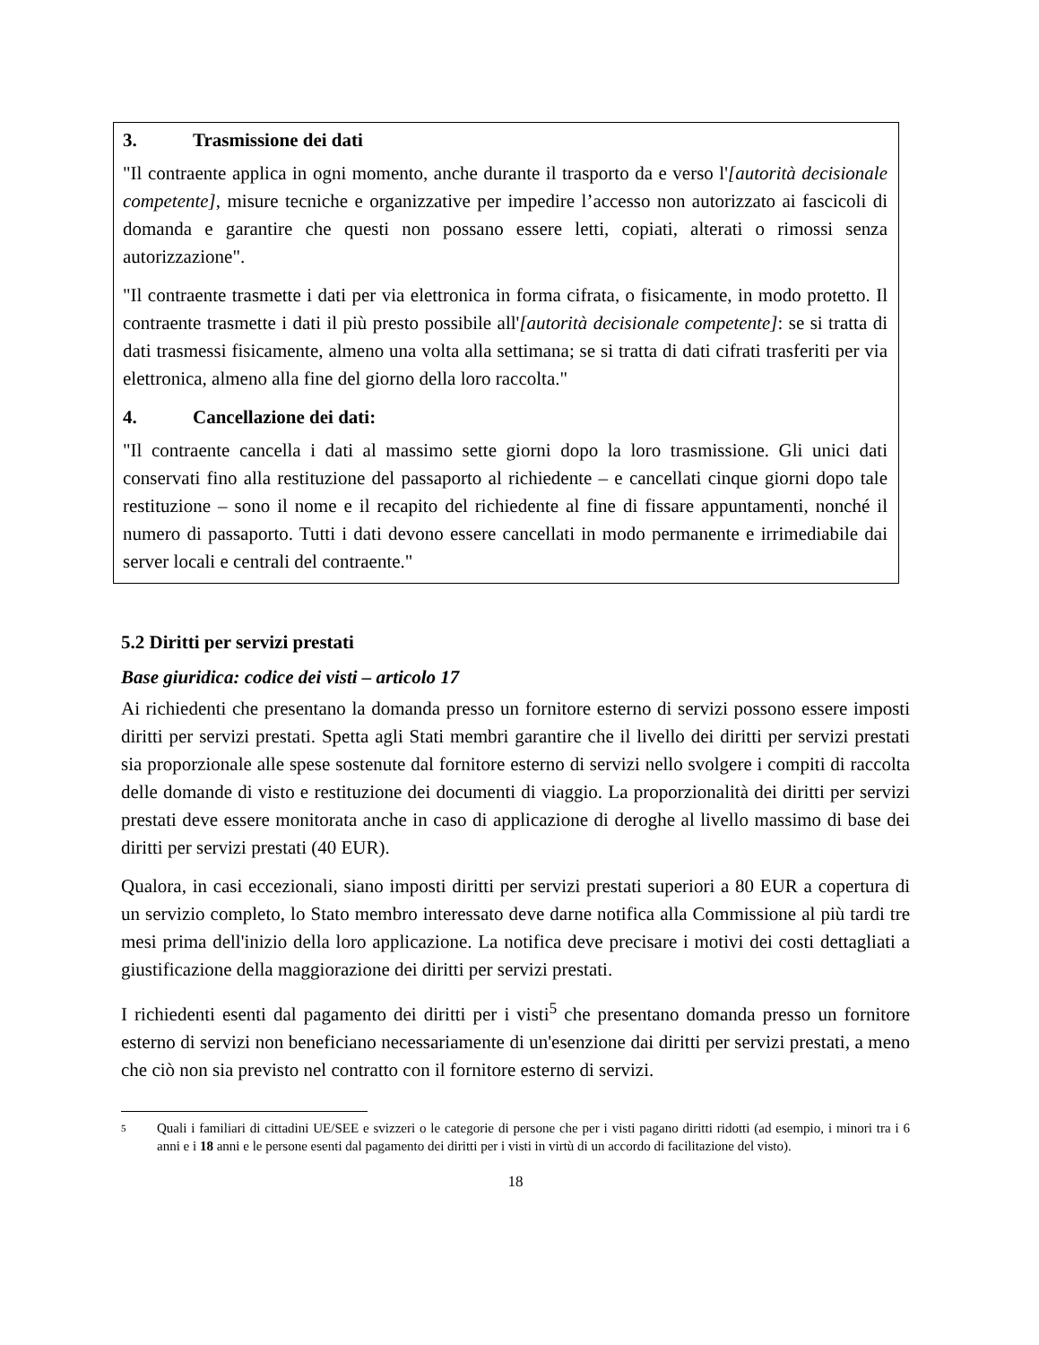3. Trasmissione dei dati
"Il contraente applica in ogni momento, anche durante il trasporto da e verso l'[autorità decisionale competente], misure tecniche e organizzative per impedire l’accesso non autorizzato ai fascicoli di domanda e garantire che questi non possano essere letti, copiati, alterati o rimossi senza autorizzazione".
"Il contraente trasmette i dati per via elettronica in forma cifrata, o fisicamente, in modo protetto. Il contraente trasmette i dati il più presto possibile all'[autorità decisionale competente]: se si tratta di dati trasmessi fisicamente, almeno una volta alla settimana; se si tratta di dati cifrati trasferiti per via elettronica, almeno alla fine del giorno della loro raccolta."
4. Cancellazione dei dati:
"Il contraente cancella i dati al massimo sette giorni dopo la loro trasmissione. Gli unici dati conservati fino alla restituzione del passaporto al richiedente – e cancellati cinque giorni dopo tale restituzione – sono il nome e il recapito del richiedente al fine di fissare appuntamenti, nonché il numero di passaporto. Tutti i dati devono essere cancellati in modo permanente e irrimediabile dai server locali e centrali del contraente."
5.2 Diritti per servizi prestati
Base giuridica: codice dei visti – articolo 17
Ai richiedenti che presentano la domanda presso un fornitore esterno di servizi possono essere imposti diritti per servizi prestati. Spetta agli Stati membri garantire che il livello dei diritti per servizi prestati sia proporzionale alle spese sostenute dal fornitore esterno di servizi nello svolgere i compiti di raccolta delle domande di visto e restituzione dei documenti di viaggio. La proporzionalità dei diritti per servizi prestati deve essere monitorata anche in caso di applicazione di deroghe al livello massimo di base dei diritti per servizi prestati (40 EUR).
Qualora, in casi eccezionali, siano imposti diritti per servizi prestati superiori a 80 EUR a copertura di un servizio completo, lo Stato membro interessato deve darne notifica alla Commissione al più tardi tre mesi prima dell'inizio della loro applicazione. La notifica deve precisare i motivi dei costi dettagliati a giustificazione della maggiorazione dei diritti per servizi prestati.
I richiedenti esenti dal pagamento dei diritti per i visti<sup>5</sup> che presentano domanda presso un fornitore esterno di servizi non beneficiano necessariamente di un'esenzione dai diritti per servizi prestati, a meno che ciò non sia previsto nel contratto con il fornitore esterno di servizi.
5
Quali i familiari di cittadini UE/SEE e svizzeri o le categorie di persone che per i visti pagano diritti ridotti (ad esempio, i minori tra i 6 anni e i 18 anni e le persone esenti dal pagamento dei diritti per i visti in virtù di un accordo di facilitazione del visto).
18